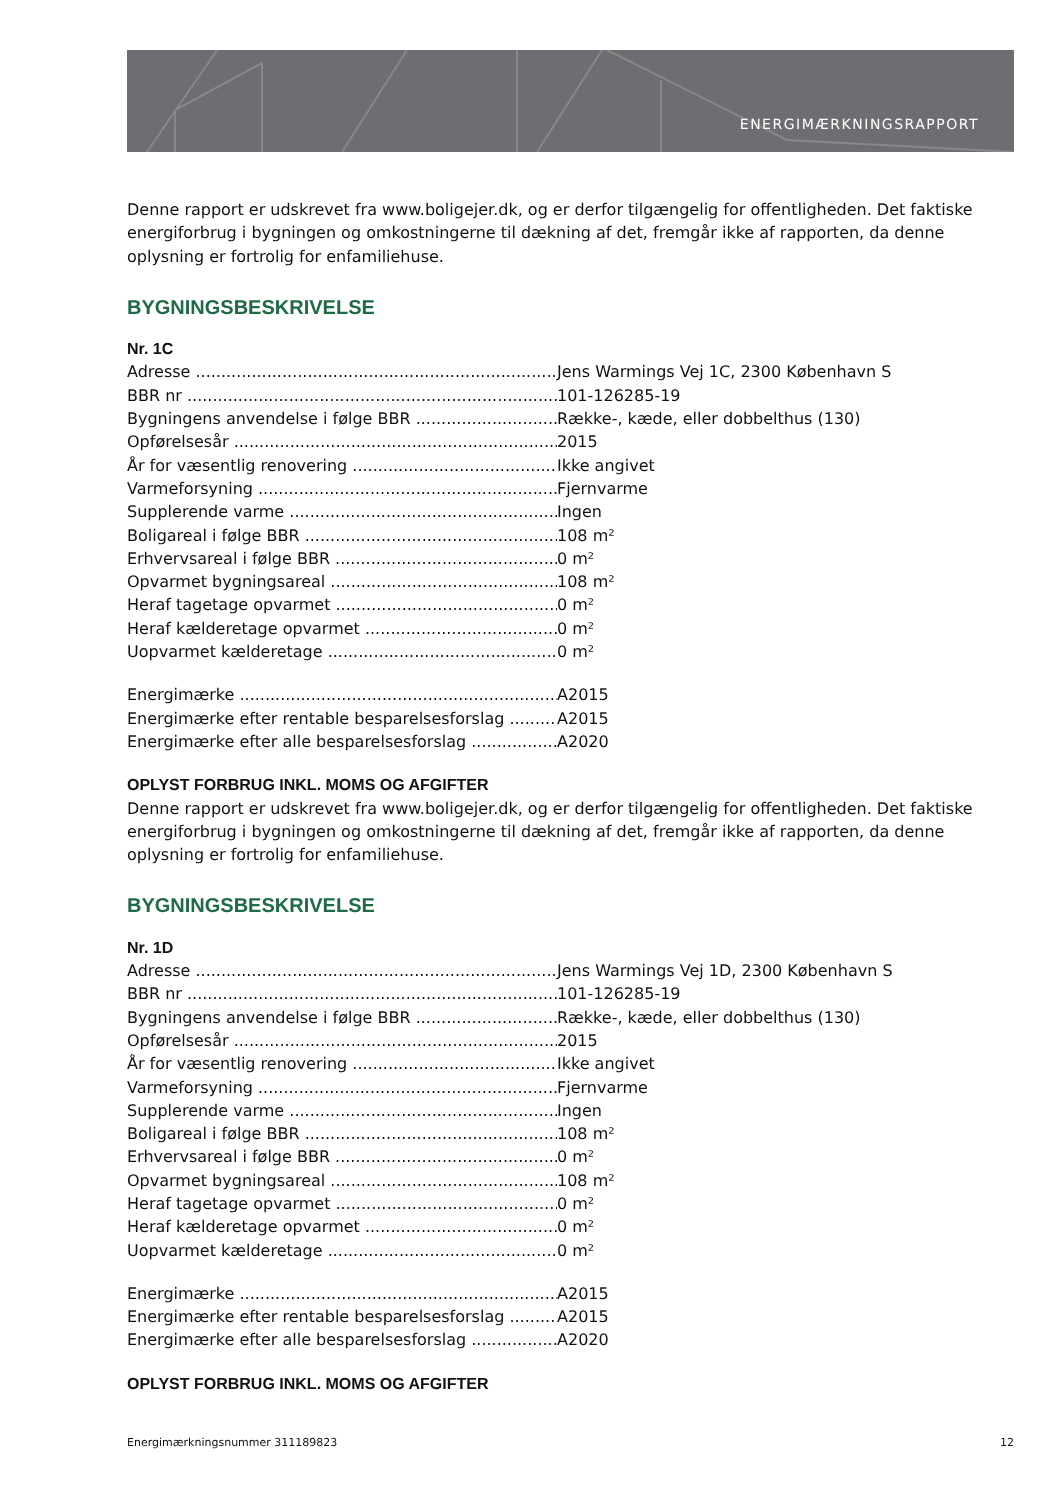ENERGIMÆRKNINGSRAPPORT
Denne rapport er udskrevet fra www.boligejer.dk, og er derfor tilgængelig for offentligheden. Det faktiske energiforbrug i bygningen og omkostningerne til dækning af det, fremgår ikke af rapporten, da denne oplysning er fortrolig for enfamiliehuse.
BYGNINGSBESKRIVELSE
Nr. 1C
Adresse Jens Warmings Vej 1C, 2300 København S
BBR nr 101-126285-19
Bygningens anvendelse i følge BBR Række-, kæde, eller dobbelthus (130)
Opførelsesår 2015
År for væsentlig renovering Ikke angivet
Varmeforsyning Fjernvarme
Supplerende varme Ingen
Boligareal i følge BBR 108 m²
Erhvervsareal i følge BBR 0 m²
Opvarmet bygningsareal 108 m²
Heraf tagetage opvarmet 0 m²
Heraf kælderetage opvarmet 0 m²
Uopvarmet kælderetage 0 m²
Energimærke A2015
Energimærke efter rentable besparelsesforslag
A2015
Energimærke efter alle besparelsesforslag A2020
OPLYST FORBRUG INKL. MOMS OG AFGIFTER
Denne rapport er udskrevet fra www.boligejer.dk, og er derfor tilgængelig for offentligheden. Det faktiske energiforbrug i bygningen og omkostningerne til dækning af det, fremgår ikke af rapporten, da denne oplysning er fortrolig for enfamiliehuse.
BYGNINGSBESKRIVELSE
Nr. 1D
Adresse Jens Warmings Vej 1D, 2300 København S
BBR nr 101-126285-19
Bygningens anvendelse i følge BBR Række-, kæde, eller dobbelthus (130)
Opførelsesår 2015
År for væsentlig renovering Ikke angivet
Varmeforsyning Fjernvarme
Supplerende varme Ingen
Boligareal i følge BBR 108 m²
Erhvervsareal i følge BBR 0 m²
Opvarmet bygningsareal 108 m²
Heraf tagetage opvarmet 0 m²
Heraf kælderetage opvarmet 0 m²
Uopvarmet kælderetage 0 m²
Energimærke A2015
Energimærke efter rentable besparelsesforslag
A2015
Energimærke efter alle besparelsesforslag A2020
OPLYST FORBRUG INKL. MOMS OG AFGIFTER
Energimærkningsnummer 311189823 12